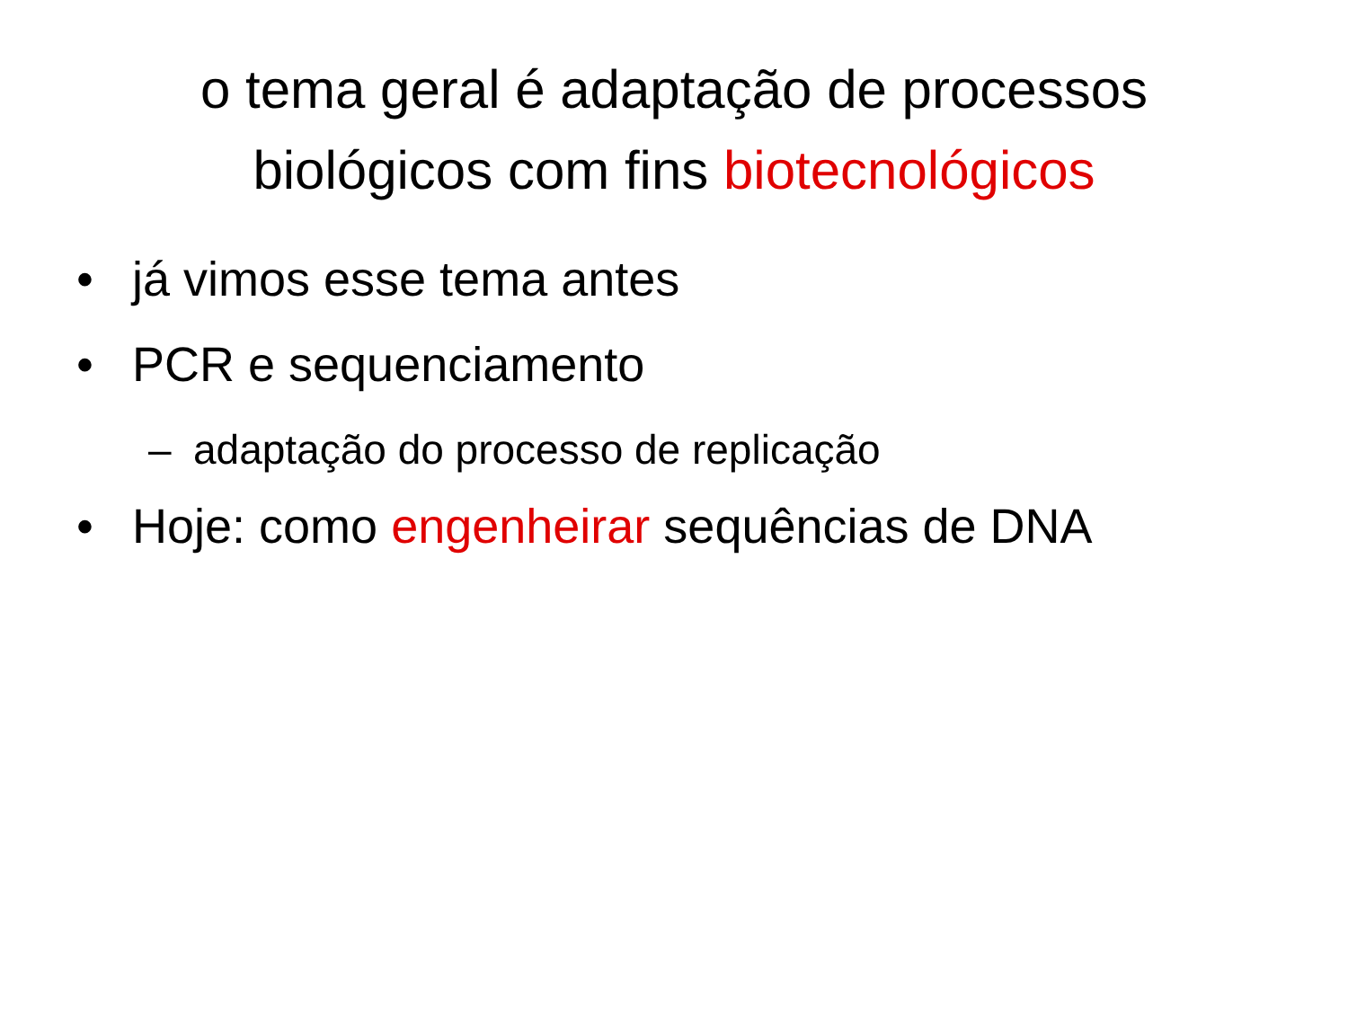o tema geral é adaptação de processos biológicos com fins biotecnológicos
• já vimos esse tema antes
• PCR e sequenciamento
– adaptação do processo de replicação
• Hoje: como engenheirar sequências de DNA